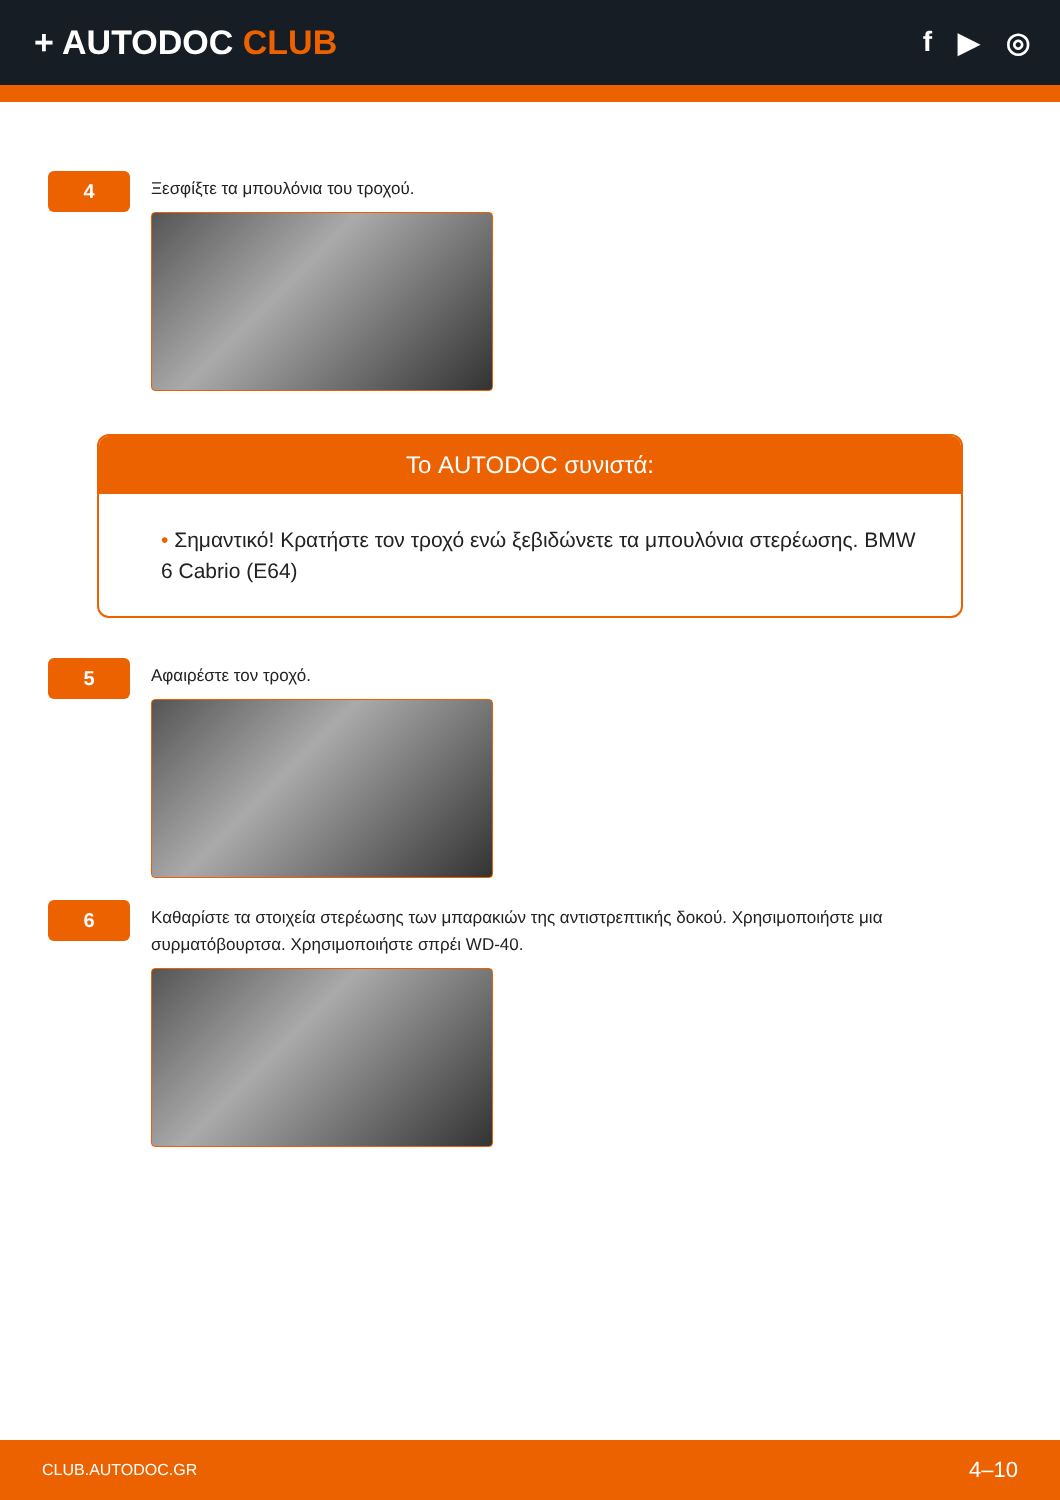+ AUTODOC CLUB
f ▶ ◎
4
Ξεσφίξτε τα μπουλόνια του τροχού.
Το AUTODOC συνιστά:
• Σημαντικό! Κρατήστε τον τροχό ενώ ξεβιδώνετε τα μπουλόνια στερέωσης. BMW 6 Cabrio (E64)
5
Αφαιρέστε τον τροχό.
6
Καθαρίστε τα στοιχεία στερέωσης των μπαρακιών της αντιστρεπτικής δοκού. Χρησιμοποιήστε μια συρματόβουρτσα. Χρησιμοποιήστε σπρέι WD-40.
CLUB.AUTODOC.GR 4–10